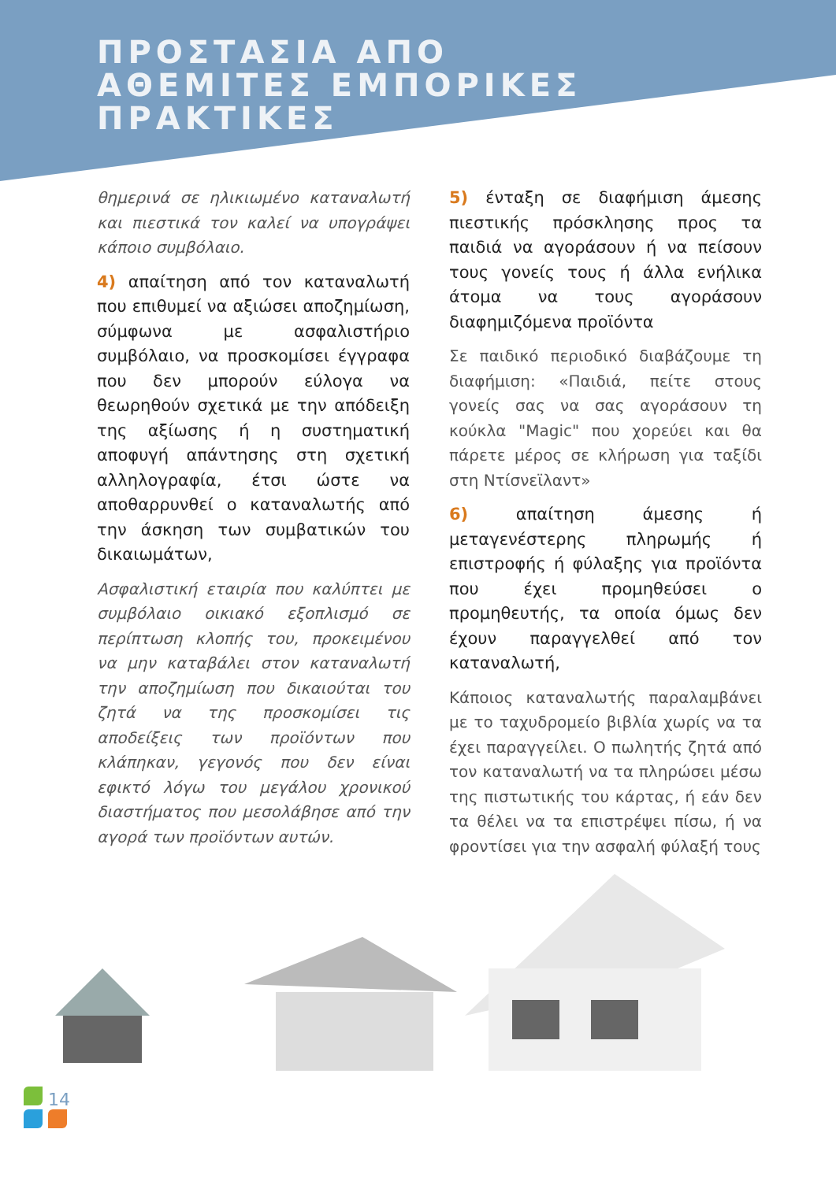ΠΡΟΣΤΑΣΙΑ ΑΠΟ
ΑΘΕΜΙΤΕΣ ΕΜΠΟΡΙΚΕΣ
ΠΡΑΚΤΙΚΕΣ
θημερινά σε ηλικιωμένο καταναλωτή και πιεστικά τον καλεί να υπογράψει κάποιο συμβόλαιο.
4) απαίτηση από τον καταναλωτή που επιθυμεί να αξιώσει αποζημίωση, σύμφωνα με ασφαλιστήριο συμβόλαιο, να προσκομίσει έγγραφα που δεν μπορούν εύλογα να θεωρηθούν σχετικά με την απόδειξη της αξίωσης ή η συστηματική αποφυγή απάντησης στη σχετική αλληλογραφία, έτσι ώστε να αποθαρρυνθεί ο καταναλωτής από την άσκηση των συμβατικών του δικαιωμάτων,
Ασφαλιστική εταιρία που καλύπτει με συμβόλαιο οικιακό εξοπλισμό σε περίπτωση κλοπής του, προκειμένου να μην καταβάλει στον καταναλωτή την αποζημίωση που δικαιούται του ζητά να της προσκομίσει τις αποδείξεις των προϊόντων που κλάπηκαν, γεγονός που δεν είναι εφικτό λόγω του μεγάλου χρονικού διαστήματος που μεσολάβησε από την αγορά των προϊόντων αυτών.
5) ένταξη σε διαφήμιση άμεσης πιεστικής πρόσκλησης προς τα παιδιά να αγοράσουν ή να πείσουν τους γονείς τους ή άλλα ενήλικα άτομα να τους αγοράσουν διαφημιζόμενα προϊόντα
Σε παιδικό περιοδικό διαβάζουμε τη διαφήμιση: «Παιδιά, πείτε στους γονείς σας να σας αγοράσουν τη κούκλα "Magic" που χορεύει και θα πάρετε μέρος σε κλήρωση για ταξίδι στη Ντίσνεϊλαντ»
6) απαίτηση άμεσης ή μεταγενέστερης πληρωμής ή επιστροφής ή φύλαξης για προϊόντα που έχει προμηθεύσει ο προμηθευτής, τα οποία όμως δεν έχουν παραγγελθεί από τον καταναλωτή,
Κάποιος καταναλωτής παραλαμβάνει με το ταχυδρομείο βιβλία χωρίς να τα έχει παραγγείλει. Ο πωλητής ζητά από τον καταναλωτή να τα πληρώσει μέσω της πιστωτικής του κάρτας, ή εάν δεν τα θέλει να τα επιστρέψει πίσω, ή να φροντίσει για την ασφαλή φύλαξή τους
14